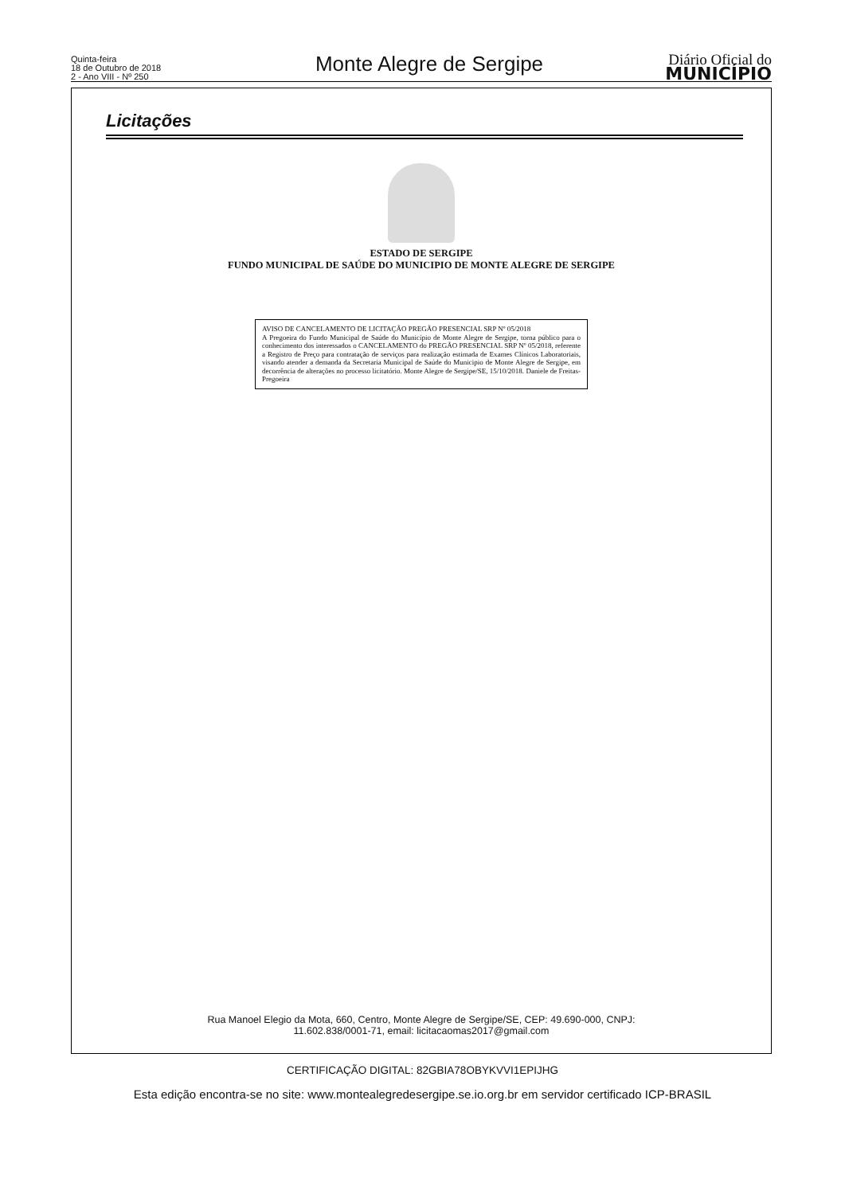Quinta-feira
18 de Outubro de 2018
2 - Ano VIII - Nº 250
Monte Alegre de Sergipe
Diário Oficial do
MUNICÍPIO
Licitações
ESTADO DE SERGIPE
FUNDO MUNICIPAL DE SAÚDE DO MUNICIPIO DE MONTE ALEGRE DE SERGIPE
AVISO DE CANCELAMENTO DE LICITAÇÃO PREGÃO PRESENCIAL SRP Nº 05/2018
A Pregoeira do Fundo Municipal de Saúde do Município de Monte Alegre de Sergipe, torna público para o conhecimento dos interessados o CANCELAMENTO do PREGÃO PRESENCIAL SRP Nº 05/2018, referente a Registro de Preço para contratação de serviços para realização estimada de Exames Clínicos Laboratoriais, visando atender a demanda da Secretaria Municipal de Saúde do Municipio de Monte Alegre de Sergipe, em decorrência de alterações no processo licitatório. Monte Alegre de Sergipe/SE, 15/10/2018. Daniele de Freitas-Pregoeira
Rua Manoel Elegio da Mota, 660, Centro, Monte Alegre de Sergipe/SE, CEP: 49.690-000, CNPJ:
11.602.838/0001-71, email: licitacaomas2017@gmail.com
CERTIFICAÇÃO DIGITAL: 82GBIA78OBYKVVI1EPIJHG
Esta edição encontra-se no site: www.montealegredesergipe.se.io.org.br em servidor certificado ICP-BRASIL